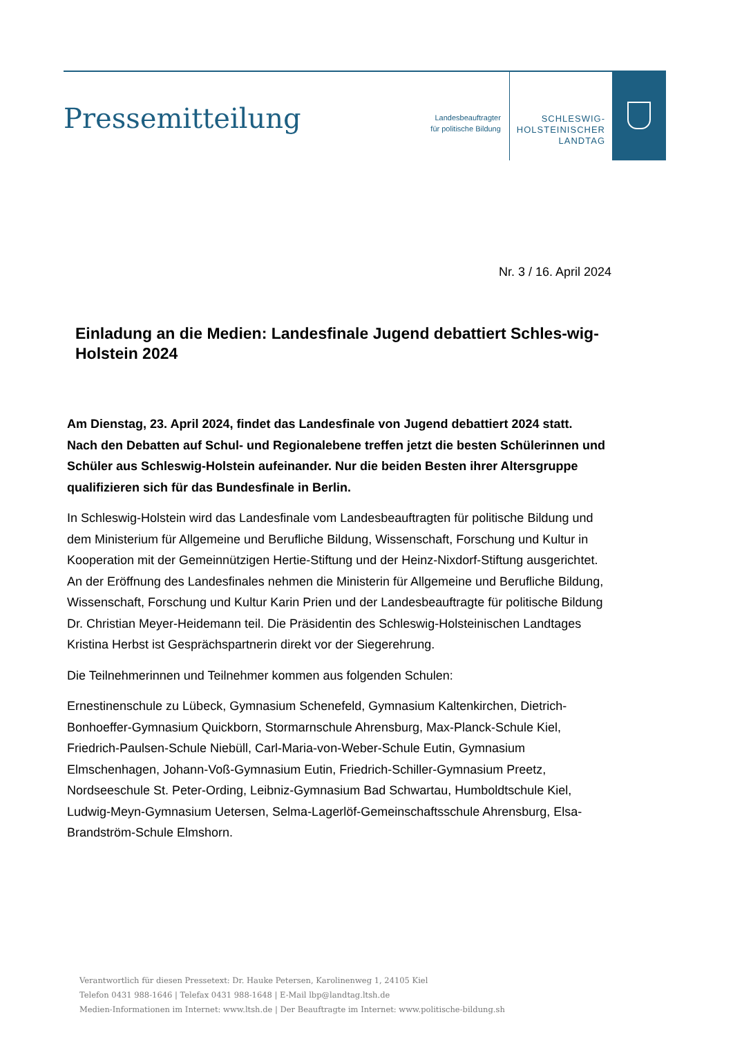Pressemitteilung
Landesbeauftragter
für politische Bildung
SCHLESWIG-
HOLSTEINISCHER
LANDTAG
Nr. 3 / 16. April 2024
Einladung an die Medien: Landesfinale Jugend debattiert Schles-wig-Holstein 2024
Am Dienstag, 23. April 2024, findet das Landesfinale von Jugend debattiert 2024 statt. Nach den Debatten auf Schul- und Regionalebene treffen jetzt die besten Schülerinnen und Schüler aus Schleswig-Holstein aufeinander. Nur die beiden Besten ihrer Altersgruppe qualifizieren sich für das Bundesfinale in Berlin.
In Schleswig-Holstein wird das Landesfinale vom Landesbeauftragten für politische Bildung und dem Ministerium für Allgemeine und Berufliche Bildung, Wissenschaft, Forschung und Kultur in Kooperation mit der Gemeinnützigen Hertie-Stiftung und der Heinz-Nixdorf-Stiftung ausgerichtet. An der Eröffnung des Landesfinales nehmen die Ministerin für Allgemeine und Berufliche Bildung, Wissenschaft, Forschung und Kultur Karin Prien und der Landesbeauftragte für politische Bildung Dr. Christian Meyer-Heidemann teil. Die Präsidentin des Schleswig-Holsteinischen Landtages Kristina Herbst ist Gesprächspartnerin direkt vor der Siegerehrung.
Die Teilnehmerinnen und Teilnehmer kommen aus folgenden Schulen:
Ernestinenschule zu Lübeck, Gymnasium Schenefeld, Gymnasium Kaltenkirchen, Dietrich-Bonhoeffer-Gymnasium Quickborn, Stormarnschule Ahrensburg, Max-Planck-Schule Kiel, Friedrich-Paulsen-Schule Niebüll, Carl-Maria-von-Weber-Schule Eutin, Gymnasium Elmschenhagen, Johann-Voß-Gymnasium Eutin, Friedrich-Schiller-Gymnasium Preetz, Nordseeschule St. Peter-Ording, Leibniz-Gymnasium Bad Schwartau, Humboldtschule Kiel, Ludwig-Meyn-Gymnasium Uetersen, Selma-Lagerlöf-Gemeinschaftsschule Ahrensburg, Elsa-Brandström-Schule Elmshorn.
Verantwortlich für diesen Pressetext: Dr. Hauke Petersen, Karolinenweg 1, 24105 Kiel
Telefon 0431 988-1646 | Telefax 0431 988-1648 | E-Mail lbp@landtag.ltsh.de
Medien-Informationen im Internet: www.ltsh.de | Der Beauftragte im Internet: www.politische-bildung.sh